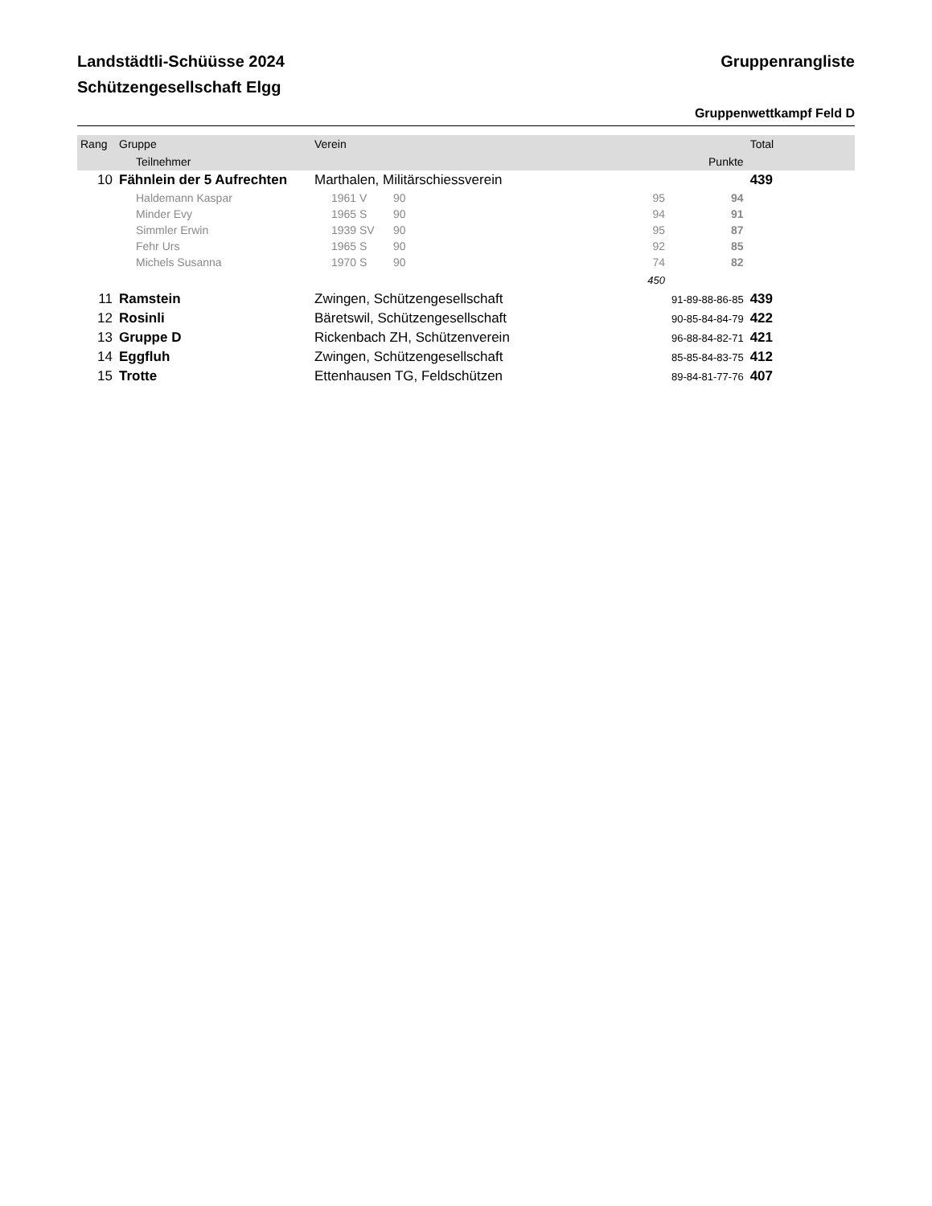Landstädtli-Schüüsse 2024
Schützengesellschaft Elgg
Gruppenrangliste
Gruppenwettkampf Feld D
| Rang | Gruppe | Verein | | | | Total |
| --- | --- | --- | --- | --- | --- | --- |
| | Teilnehmer | | | | Punkte | |
| 10 | Fähnlein der 5 Aufrechten | Marthalen, Militärschiessverein | | | | 439 |
| | Haldemann Kaspar | 1961 V | 90 | 95 | 94 | |
| | Minder Evy | 1965 S | 90 | 94 | 91 | |
| | Simmler Erwin | 1939 SV | 90 | 95 | 87 | |
| | Fehr Urs | 1965 S | 90 | 92 | 85 | |
| | Michels Susanna | 1970 S | 90 | 74 | 82 | |
| | | | | 450 | | |
| 11 | Ramstein | Zwingen, Schützengesellschaft | | | 91-89-88-86-85 | 439 |
| 12 | Rosinli | Bäretswil, Schützengesellschaft | | | 90-85-84-84-79 | 422 |
| 13 | Gruppe D | Rickenbach ZH, Schützenverein | | | 96-88-84-82-71 | 421 |
| 14 | Eggfluh | Zwingen, Schützengesellschaft | | | 85-85-84-83-75 | 412 |
| 15 | Trotte | Ettenhausen TG, Feldschützen | | | 89-84-81-77-76 | 407 |